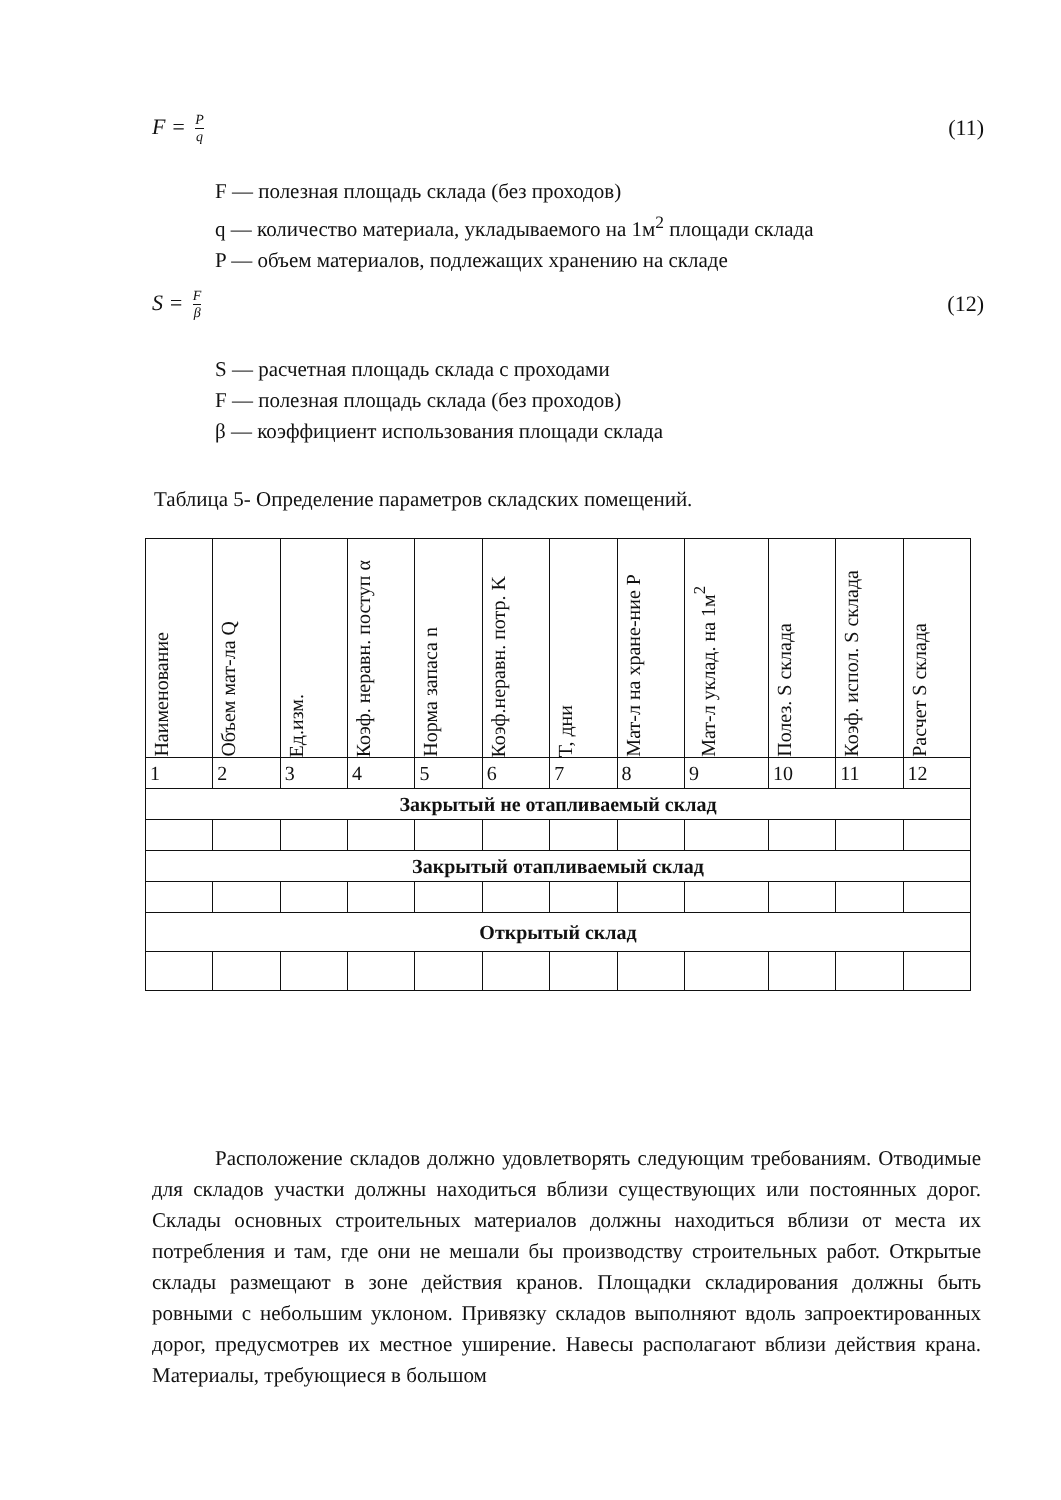F = P q
(11)
F — полезная площадь склада (без проходов)
q — количество материала, укладываемого на 1м<sup>2</sup> площади склада
P — объем материалов, подлежащих хранению на складе
S = F β
(12)
S — расчетная площадь склада с проходами
F — полезная площадь склада (без проходов)
β — коэффициент использования площади склада
Таблица 5- Определение параметров складских помещений.
| Наименование | Объем мат-ла Q | Ед.изм. | Коэф. неравн. поступ α | Норма запаса n | Коэф.неравн. потр. K | T, дни | Мат-л на хране-ние P | Мат-л уклад. на 1м<sup>2</sup> | Полез. S склада | Коэф. испол. S склада | Расчет S склада |
| --- | --- | --- | --- | --- | --- | --- | --- | --- | --- | --- | --- |
| 1 | 2 | 3 | 4 | 5 | 6 | 7 | 8 | 9 | 10 | 11 | 12 |
| Закрытый не отапливаемый склад | | | | | | | | | | | |
| Закрытый отапливаемый склад | | | | | | | | | | | |
| Открытый склад | | | | | | | | | | | |
Расположение складов должно удовлетворять следующим требованиям. Отводимые для складов участки должны находиться вблизи существующих или постоянных дорог. Склады основных строительных материалов должны находиться вблизи от места их потребления и там, где они не мешали бы производству строительных работ. Открытые склады размещают в зоне действия кранов. Площадки складирования должны быть ровными с небольшим уклоном. Привязку складов выполняют вдоль запроектированных дорог, предусмотрев их местное уширение. Навесы располагают вблизи действия крана. Материалы, требующиеся в большом